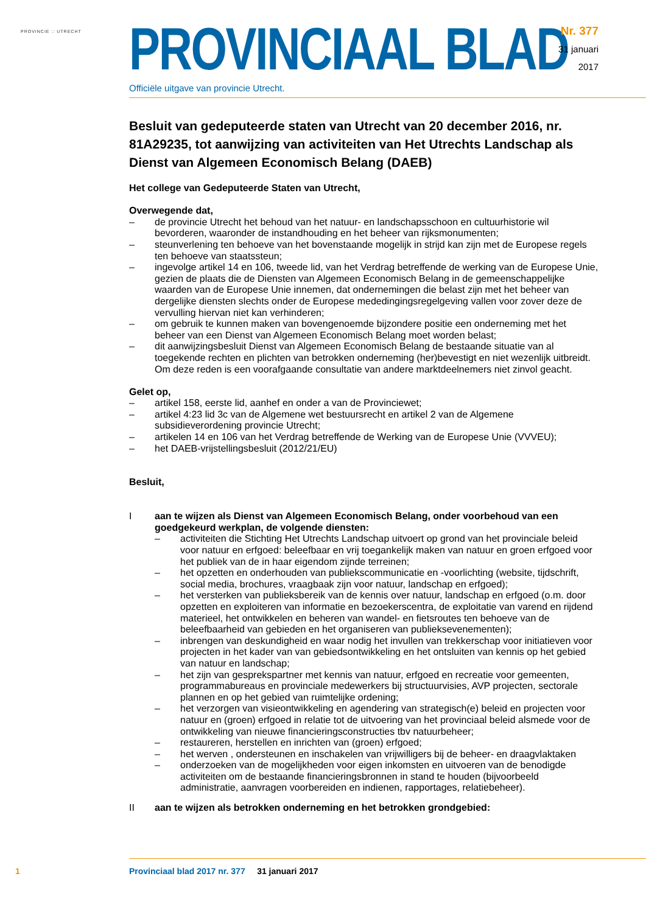PROVINCIE :: UTRECHT
PROVINCIAAL BLAD
Officiële uitgave van provincie Utrecht.
Nr. 377
31 januari
2017
Besluit van gedeputeerde staten van Utrecht van 20 december 2016, nr. 81A29235, tot aanwijzing van activiteiten van Het Utrechts Landschap als Dienst van Algemeen Economisch Belang (DAEB)
Het college van Gedeputeerde Staten van Utrecht,
Overwegende dat,
– de provincie Utrecht het behoud van het natuur- en landschapsschoon en cultuurhistorie wil bevorderen, waaronder de instandhouding en het beheer van rijksmonumenten;
– steunverlening ten behoeve van het bovenstaande mogelijk in strijd kan zijn met de Europese regels ten behoeve van staatssteun;
– ingevolge artikel 14 en 106, tweede lid, van het Verdrag betreffende de werking van de Europese Unie, gezien de plaats die de Diensten van Algemeen Economisch Belang in de gemeenschappelijke waarden van de Europese Unie innemen, dat ondernemingen die belast zijn met het beheer van dergelijke diensten slechts onder de Europese mededingingsregelgeving vallen voor zover deze de vervulling hiervan niet kan verhinderen;
– om gebruik te kunnen maken van bovengenoemde bijzondere positie een onderneming met het beheer van een Dienst van Algemeen Economisch Belang moet worden belast;
– dit aanwijzingsbesluit Dienst van Algemeen Economisch Belang de bestaande situatie van al toegekende rechten en plichten van betrokken onderneming (her)bevestigt en niet wezenlijk uitbreidt. Om deze reden is een voorafgaande consultatie van andere marktdeelnemers niet zinvol geacht.
Gelet op,
– artikel 158, eerste lid, aanhef en onder a van de Provinciewet;
– artikel 4:23 lid 3c van de Algemene wet bestuursrecht en artikel 2 van de Algemene subsidieverordening provincie Utrecht;
– artikelen 14 en 106 van het Verdrag betreffende de Werking van de Europese Unie (VVVEU);
– het DAEB-vrijstellingsbesluit (2012/21/EU)
Besluit,
Iaan te wijzen als Dienst van Algemeen Economisch Belang, onder voorbehoud van een goedgekeurd werkplan, de volgende diensten:
– activiteiten die Stichting Het Utrechts Landschap uitvoert op grond van het provinciale beleid voor natuur en erfgoed: beleefbaar en vrij toegankelijk maken van natuur en groen erfgoed voor het publiek van de in haar eigendom zijnde terreinen;
– het opzetten en onderhouden van publiekscommunicatie en -voorlichting (website, tijdschrift, social media, brochures, vraagbaak zijn voor natuur, landschap en erfgoed);
– het versterken van publieksbereik van de kennis over natuur, landschap en erfgoed (o.m. door opzetten en exploiteren van informatie en bezoekerscentra, de exploitatie van varend en rijdend materieel, het ontwikkelen en beheren van wandel- en fietsroutes ten behoeve van de beleefbaarheid van gebieden en het organiseren van publieksevenementen);
– inbrengen van deskundigheid en waar nodig het invullen van trekkerschap voor initiatieven voor projecten in het kader van van gebiedsontwikkeling en het ontsluiten van kennis op het gebied van natuur en landschap;
– het zijn van gesprekspartner met kennis van natuur, erfgoed en recreatie voor gemeenten, programmabureaus en provinciale medewerkers bij structuurvisies, AVP projecten, sectorale plannen en op het gebied van ruimtelijke ordening;
– het verzorgen van visieontwikkeling en agendering van strategisch(e) beleid en projecten voor natuur en (groen) erfgoed in relatie tot de uitvoering van het provinciaal beleid alsmede voor de ontwikkeling van nieuwe financieringsconstructies tbv natuurbeheer;
– restaureren, herstellen en inrichten van (groen) erfgoed;
– het werven , ondersteunen en inschakelen van vrijwilligers bij de beheer- en draagvlaktaken
– onderzoeken van de mogelijkheden voor eigen inkomsten en uitvoeren van de benodigde activiteiten om de bestaande financieringsbronnen in stand te houden (bijvoorbeeld administratie, aanvragen voorbereiden en indienen, rapportages, relatiebeheer).
II aan te wijzen als betrokken onderneming en het betrokken grondgebied:
1 Provinciaal blad 2017 nr. 377 31 januari 2017